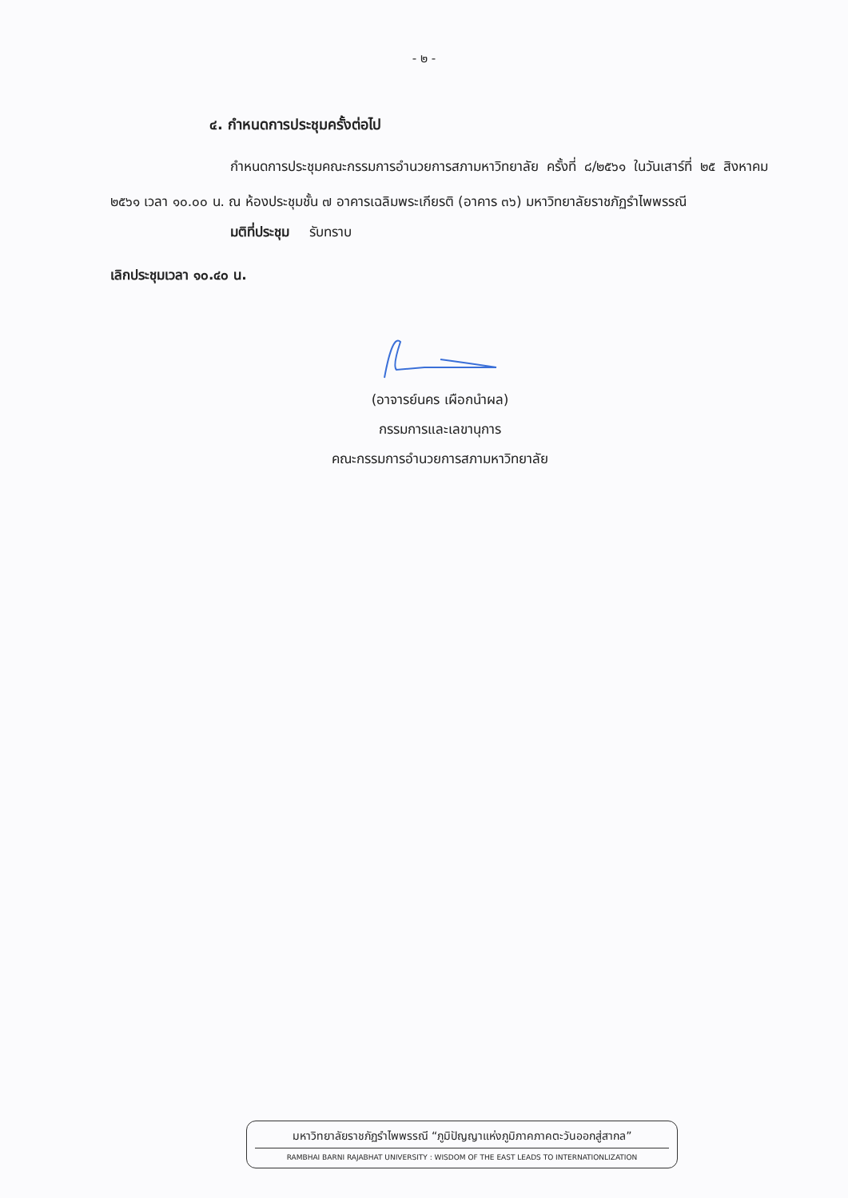- ๒ -
๔. กำหนดการประชุมครั้งต่อไป
กำหนดการประชุมคณะกรรมการอำนวยการสภามหาวิทยาลัย ครั้งที่ ๘/๒๕๖๑ ในวันเสาร์ที่ ๒๕ สิงหาคม ๒๕๖๑ เวลา ๑๐.๐๐ น. ณ ห้องประชุมชั้น ๗ อาคารเฉลิมพระเกียรติ (อาคาร ๓๖) มหาวิทยาลัยราชภัฏรำไพพรรณี
มติที่ประชุม รับทราบ
เลิกประชุมเวลา ๑๐.๔๐ น.
(อาจารย์นคร เผือกนำผล)
กรรมการและเลขานุการ
คณะกรรมการอำนวยการสภามหาวิทยาลัย
มหาวิทยาลัยราชภัฏรำไพพรรณี “ภูมิปัญญาแห่งภูมิภาคภาคตะวันออกสู่สากล”
RAMBHAI BARNI RAJABHAT UNIVERSITY : WISDOM OF THE EAST LEADS TO INTERNATIONLIZATION